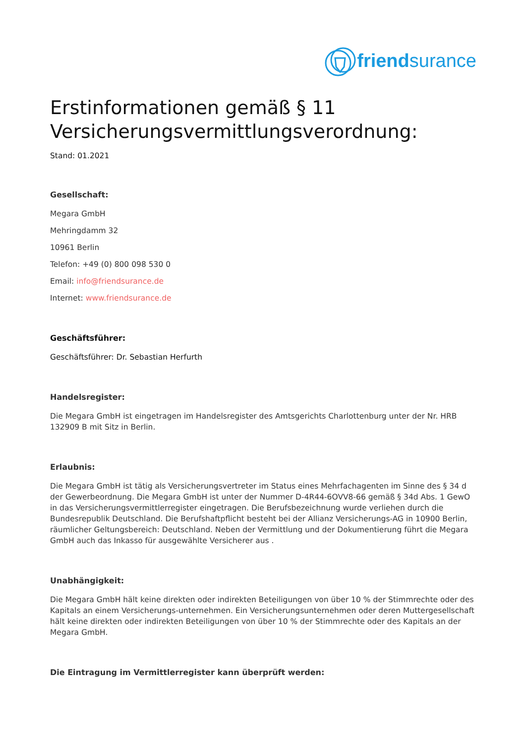friendsurance
Erstinformationen gemäß § 11 Versicherungsvermittlungsverordnung:
Stand: 01.2021
Gesellschaft:
Megara GmbH
Mehringdamm 32
10961 Berlin
Telefon: +49 (0) 800 098 530 0
Email: info@friendsurance.de
Internet: www.friendsurance.de
Geschäftsführer:
Geschäftsführer: Dr. Sebastian Herfurth
Handelsregister:
Die Megara GmbH ist eingetragen im Handelsregister des Amtsgerichts Charlottenburg unter der Nr. HRB 132909 B mit Sitz in Berlin.
Erlaubnis:
Die Megara GmbH ist tätig als Versicherungsvertreter im Status eines Mehrfachagenten im Sinne des § 34 d der Gewerbeordnung. Die Megara GmbH ist unter der Nummer D-4R44-6OVV8-66 gemäß § 34d Abs. 1 GewO in das Versicherungsvermittlerregister eingetragen. Die Berufsbezeichnung wurde verliehen durch die Bundesrepublik Deutschland. Die Berufshaftpflicht besteht bei der Allianz Versicherungs-AG in 10900 Berlin, räumlicher Geltungsbereich: Deutschland. Neben der Vermittlung und der Dokumentierung führt die Megara GmbH auch das Inkasso für ausgewählte Versicherer aus .
Unabhängigkeit:
Die Megara GmbH hält keine direkten oder indirekten Beteiligungen von über 10 % der Stimmrechte oder des Kapitals an einem Versicherungs-unternehmen. Ein Versicherungsunternehmen oder deren Muttergesellschaft hält keine direkten oder indirekten Beteiligungen von über 10 % der Stimmrechte oder des Kapitals an der Megara GmbH.
Die Eintragung im Vermittlerregister kann überprüft werden: